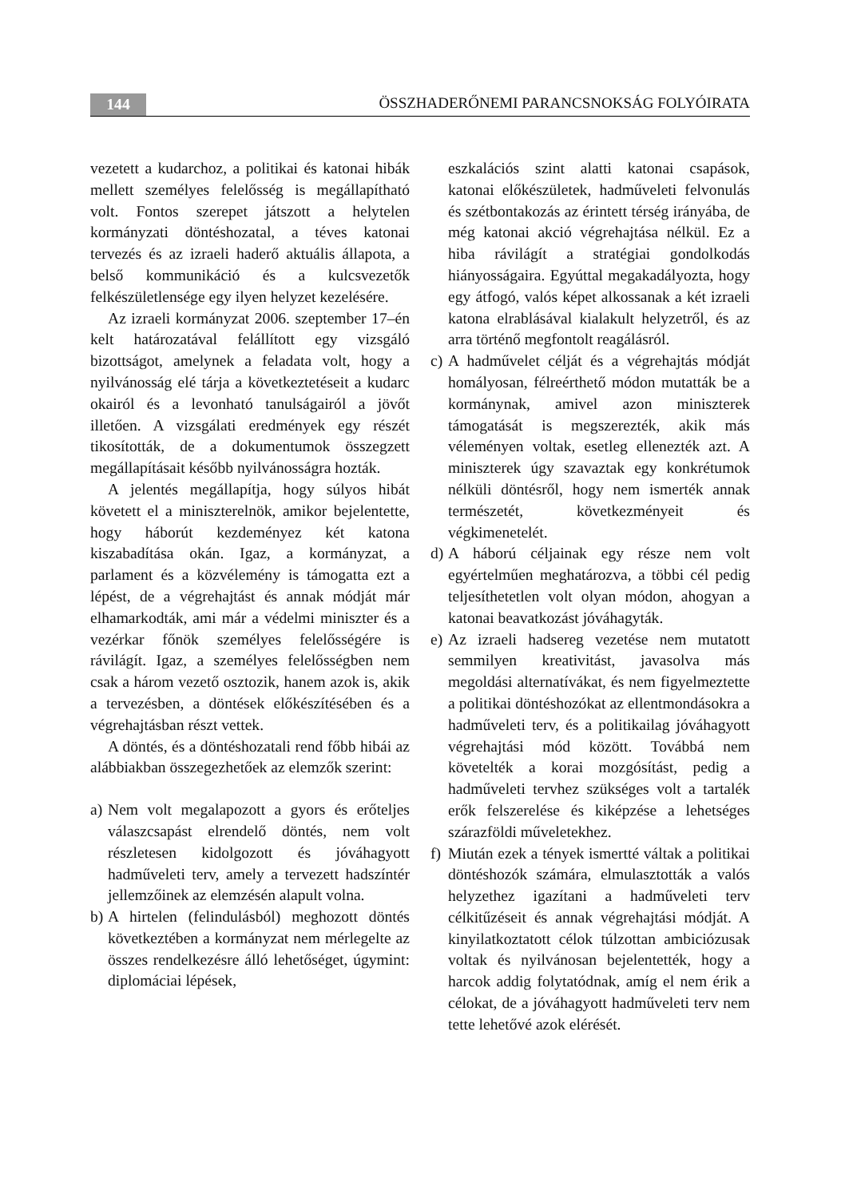144
ÖSSZHADERŐNEMI PARANCSNOKSÁG FOLYÓIRATA
vezetett a kudarchoz, a politikai és katonai hibák mellett személyes felelősség is megállapítható volt. Fontos szerepet játszott a helytelen kormányzati döntéshozatal, a téves katonai tervezés és az izraeli haderő aktuális állapota, a belső kommunikáció és a kulcsvezetők felkészületlensége egy ilyen helyzet kezelésére.
Az izraeli kormányzat 2006. szeptember 17–én kelt határozatával felállított egy vizsgáló bizottságot, amelynek a feladata volt, hogy a nyilvánosság elé tárja a következtetéseit a kudarc okairól és a levonható tanulságairól a jövőt illetően. A vizsgálati eredmények egy részét tikosították, de a dokumentumok összegzett megállapításait később nyilvánosságra hozták.
A jelentés megállapítja, hogy súlyos hibát követett el a miniszterelnök, amikor bejelentette, hogy háborút kezdeményez két katona kiszabadítása okán. Igaz, a kormányzat, a parlament és a közvélemény is támogatta ezt a lépést, de a végrehajtást és annak módját már elhamarkodták, ami már a védelmi miniszter és a vezérkar főnök személyes felelősségére is rávilágít. Igaz, a személyes felelősségben nem csak a három vezető osztozik, hanem azok is, akik a tervezésben, a döntések előkészítésében és a végrehajtásban részt vettek.
A döntés, és a döntéshozatali rend főbb hibái az alábbiakban összegezhetőek az elemzők szerint:
a)
Nem volt megalapozott a gyors és erőteljes válaszcsapást elrendelő döntés, nem volt részletesen kidolgozott és jóváhagyott hadműveleti terv, amely a tervezett hadszíntér jellemzőinek az elemzésén alapult volna.
b)
A hirtelen (felindulásból) meghozott döntés következtében a kormányzat nem mérlegelte az összes rendelkezésre álló lehetőséget, úgymint: diplomáciai lépések,
eszkalációs szint alatti katonai csapások, katonai előkészületek, hadműveleti felvonulás és szétbontakozás az érintett térség irányába, de még katonai akció végrehajtása nélkül. Ez a hiba rávilágít a stratégiai gondolkodás hiányosságaira. Egyúttal megakadályozta, hogy egy átfogó, valós képet alkossanak a két izraeli katona elrablásával kialakult helyzetről, és az arra történő megfontolt reagálásról.
c)
A hadművelet célját és a végrehajtás módját homályosan, félreérthető módon mutatták be a kormánynak, amivel azon miniszterek támogatását is megszerezték, akik más véleményen voltak, esetleg ellenezték azt. A miniszterek úgy szavaztak egy konkrétumok nélküli döntésről, hogy nem ismerték annak természetét, következményeit és végkimenetelét.
d)
A háború céljainak egy része nem volt egyértelműen meghatározva, a többi cél pedig teljesíthetetlen volt olyan módon, ahogyan a katonai beavatkozást jóváhagyták.
e)
Az izraeli hadsereg vezetése nem mutatott semmilyen kreativitást, javasolva más megoldási alternatívákat, és nem figyelmeztette a politikai döntéshozókat az ellentmondásokra a hadműveleti terv, és a politikailag jóváhagyott végrehajtási mód között. Továbbá nem követelték a korai mozgósítást, pedig a hadműveleti tervhez szükséges volt a tartalék erők felszerelése és kiképzése a lehetséges szárazföldi műveletekhez.
f)
Miután ezek a tények ismertté váltak a politikai döntéshozók számára, elmulasztották a valós helyzethez igazítani a hadműveleti terv célkitűzéseit és annak végrehajtási módját. A kinyilatkoztatott célok túlzottan ambiciózusak voltak és nyilvánosan bejelentették, hogy a harcok addig folytatódnak, amíg el nem érik a célokat, de a jóváhagyott hadműveleti terv nem tette lehetővé azok elérését.